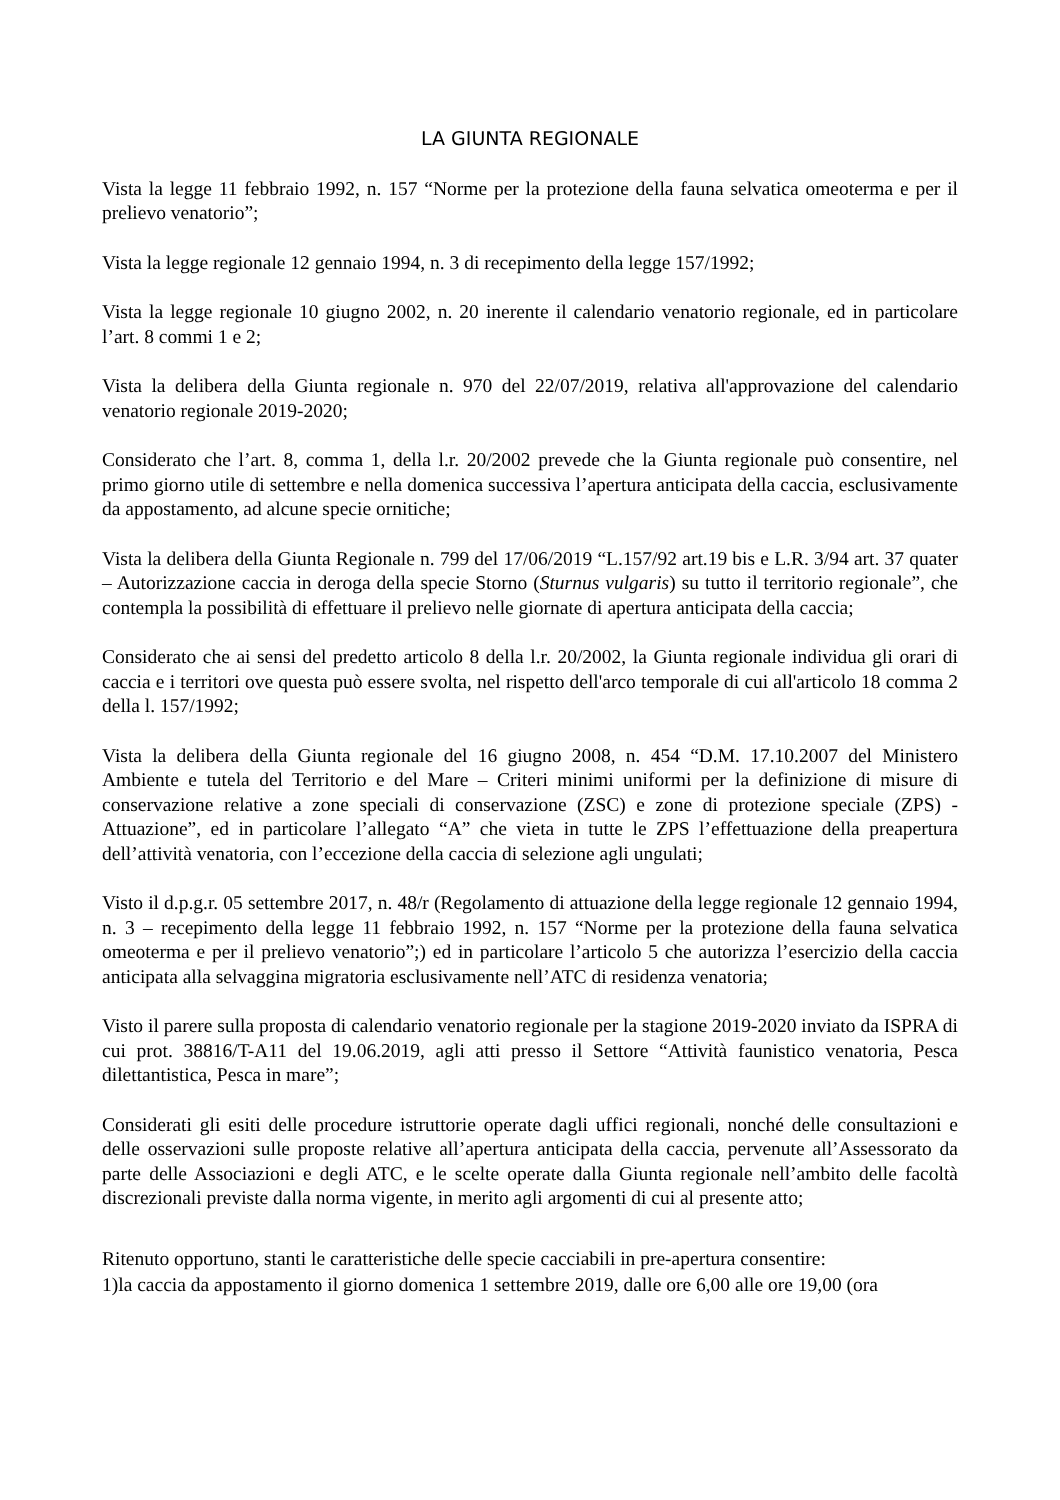LA GIUNTA REGIONALE
Vista la legge 11 febbraio 1992, n. 157 “Norme per la protezione della fauna selvatica omeoterma e per il prelievo venatorio”;
Vista la legge regionale 12 gennaio 1994, n. 3 di recepimento della legge 157/1992;
Vista la legge regionale 10 giugno 2002, n. 20 inerente il calendario venatorio regionale, ed in particolare l’art. 8 commi 1 e 2;
Vista la delibera della Giunta regionale n. 970 del 22/07/2019, relativa all'approvazione del calendario venatorio regionale 2019-2020;
Considerato che l’art. 8, comma 1, della l.r. 20/2002 prevede che la Giunta regionale può consentire, nel primo giorno utile di settembre e nella domenica successiva l’apertura anticipata della caccia, esclusivamente da appostamento, ad alcune specie ornitiche;
Vista la delibera della Giunta Regionale n. 799 del 17/06/2019 “L.157/92 art.19 bis e L.R. 3/94 art. 37 quater – Autorizzazione caccia in deroga della specie Storno (Sturnus vulgaris) su tutto il territorio regionale”, che contempla la possibilità di effettuare il prelievo nelle giornate di apertura anticipata della caccia;
Considerato che ai sensi del predetto articolo 8 della l.r. 20/2002, la Giunta regionale individua gli orari di caccia e i territori ove questa può essere svolta, nel rispetto dell'arco temporale di cui all'articolo 18 comma 2 della l. 157/1992;
Vista la delibera della Giunta regionale del 16 giugno 2008, n. 454 “D.M. 17.10.2007 del Ministero Ambiente e tutela del Territorio e del Mare – Criteri minimi uniformi per la definizione di misure di conservazione relative a zone speciali di conservazione (ZSC) e zone di protezione speciale (ZPS) - Attuazione”, ed in particolare l’allegato “A” che vieta in tutte le ZPS l’effettuazione della preapertura dell’attività venatoria, con l’eccezione della caccia di selezione agli ungulati;
Visto il d.p.g.r. 05 settembre 2017, n. 48/r (Regolamento di attuazione della legge regionale 12 gennaio 1994, n. 3 – recepimento della legge 11 febbraio 1992, n. 157 “Norme per la protezione della fauna selvatica omeoterma e per il prelievo venatorio”;) ed in particolare l’articolo 5 che autorizza l’esercizio della caccia anticipata alla selvaggina migratoria esclusivamente nell’ATC di residenza venatoria;
Visto il parere sulla proposta di calendario venatorio regionale per la stagione 2019-2020 inviato da ISPRA di cui prot. 38816/T-A11 del 19.06.2019, agli atti presso il Settore “Attività faunistico venatoria, Pesca dilettantistica, Pesca in mare”;
Considerati gli esiti delle procedure istruttorie operate dagli uffici regionali, nonché delle consultazioni e delle osservazioni sulle proposte relative all’apertura anticipata della caccia, pervenute all’Assessorato da parte delle Associazioni e degli ATC, e le scelte operate dalla Giunta regionale nell’ambito delle facoltà discrezionali previste dalla norma vigente, in merito agli argomenti di cui al presente atto;
Ritenuto opportuno, stanti le caratteristiche delle specie cacciabili in pre-apertura consentire:
1)la caccia da appostamento il giorno domenica 1 settembre 2019, dalle ore 6,00 alle ore 19,00 (ora